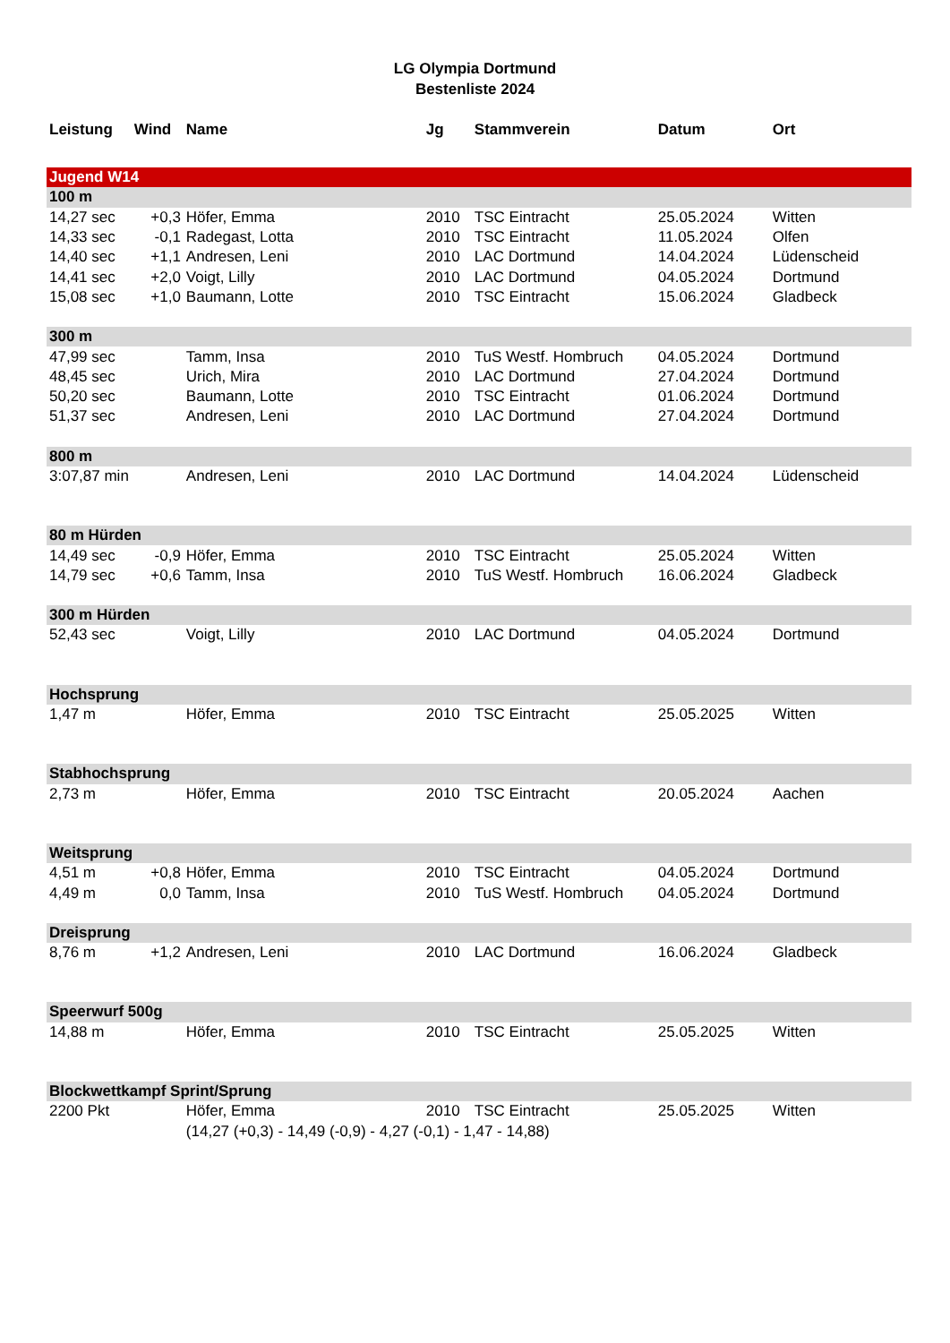LG Olympia Dortmund
Bestenliste 2024
| Leistung | Wind | Name | Jg | Stammverein | Datum | Ort |
| --- | --- | --- | --- | --- | --- | --- |
| Jugend W14 | | | | | | |
| 100 m | | | | | | |
| 14,27 sec | +0,3 | Höfer, Emma | 2010 | TSC Eintracht | 25.05.2024 | Witten |
| 14,33 sec | -0,1 | Radegast, Lotta | 2010 | TSC Eintracht | 11.05.2024 | Olfen |
| 14,40 sec | +1,1 | Andresen, Leni | 2010 | LAC Dortmund | 14.04.2024 | Lüdenscheid |
| 14,41 sec | +2,0 | Voigt, Lilly | 2010 | LAC Dortmund | 04.05.2024 | Dortmund |
| 15,08 sec | +1,0 | Baumann, Lotte | 2010 | TSC Eintracht | 15.06.2024 | Gladbeck |
| 300 m | | | | | | |
| 47,99 sec | | Tamm, Insa | 2010 | TuS Westf. Hombruch | 04.05.2024 | Dortmund |
| 48,45 sec | | Urich, Mira | 2010 | LAC Dortmund | 27.04.2024 | Dortmund |
| 50,20 sec | | Baumann, Lotte | 2010 | TSC Eintracht | 01.06.2024 | Dortmund |
| 51,37 sec | | Andresen, Leni | 2010 | LAC Dortmund | 27.04.2024 | Dortmund |
| 800 m | | | | | | |
| 3:07,87 min | | Andresen, Leni | 2010 | LAC Dortmund | 14.04.2024 | Lüdenscheid |
| 80 m Hürden | | | | | | |
| 14,49 sec | -0,9 | Höfer, Emma | 2010 | TSC Eintracht | 25.05.2024 | Witten |
| 14,79 sec | +0,6 | Tamm, Insa | 2010 | TuS Westf. Hombruch | 16.06.2024 | Gladbeck |
| 300 m Hürden | | | | | | |
| 52,43 sec | | Voigt, Lilly | 2010 | LAC Dortmund | 04.05.2024 | Dortmund |
| Hochsprung | | | | | | |
| 1,47 m | | Höfer, Emma | 2010 | TSC Eintracht | 25.05.2025 | Witten |
| Stabhochsprung | | | | | | |
| 2,73 m | | Höfer, Emma | 2010 | TSC Eintracht | 20.05.2024 | Aachen |
| Weitsprung | | | | | | |
| 4,51 m | +0,8 | Höfer, Emma | 2010 | TSC Eintracht | 04.05.2024 | Dortmund |
| 4,49 m | 0,0 | Tamm, Insa | 2010 | TuS Westf. Hombruch | 04.05.2024 | Dortmund |
| Dreisprung | | | | | | |
| 8,76 m | +1,2 | Andresen, Leni | 2010 | LAC Dortmund | 16.06.2024 | Gladbeck |
| Speerwurf 500g | | | | | | |
| 14,88 m | | Höfer, Emma | 2010 | TSC Eintracht | 25.05.2025 | Witten |
| Blockwettkampf Sprint/Sprung | | | | | | |
| 2200 Pkt | | Höfer, Emma | 2010 | TSC Eintracht | 25.05.2025 | Witten |
| | | (14,27 (+0,3) - 14,49 (-0,9) - 4,27 (-0,1) - 1,47 - 14,88) | | | | |